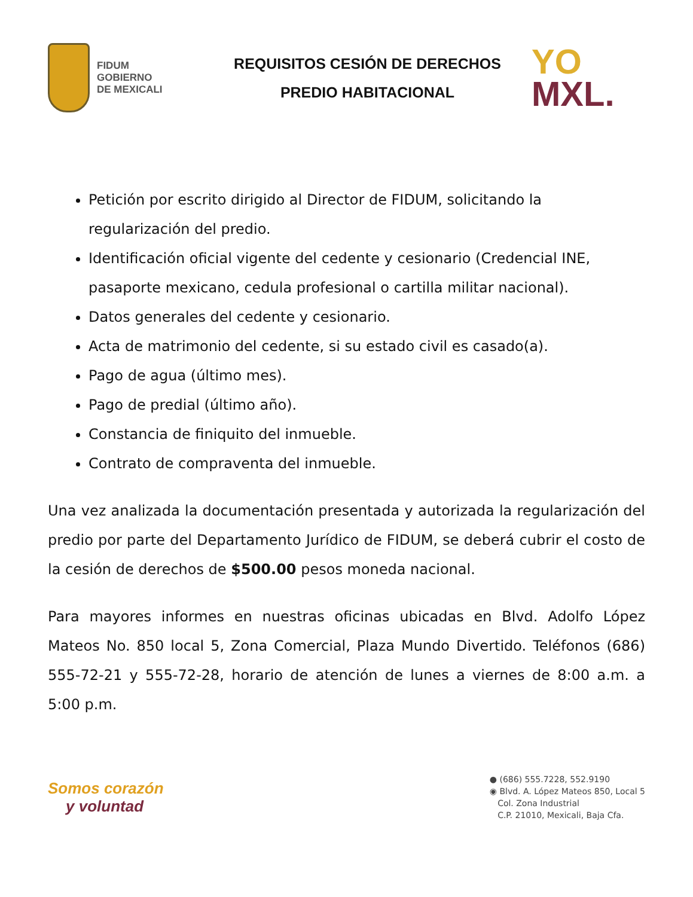FIDUM
GOBIERNO
DE MEXICALI
REQUISITOS CESIÓN DE DERECHOS
PREDIO HABITACIONAL
YO
MXL.
Petición por escrito dirigido al Director de FIDUM, solicitando la regularización del predio.
Identificación oficial vigente del cedente y cesionario (Credencial INE, pasaporte mexicano, cedula profesional o cartilla militar nacional).
Datos generales del cedente y cesionario.
Acta de matrimonio del cedente, si su estado civil es casado(a).
Pago de agua (último mes).
Pago de predial (último año).
Constancia de finiquito del inmueble.
Contrato de compraventa del inmueble.
Una vez analizada la documentación presentada y autorizada la regularización del predio por parte del Departamento Jurídico de FIDUM, se deberá cubrir el costo de la cesión de derechos de $500.00 pesos moneda nacional.
Para mayores informes en nuestras oficinas ubicadas en Blvd. Adolfo López Mateos No. 850 local 5, Zona Comercial, Plaza Mundo Divertido. Teléfonos (686) 555-72-21 y 555-72-28, horario de atención de lunes a viernes de 8:00 a.m. a 5:00 p.m.
Somos corazón
y voluntad
● (686) 555.7228, 552.9190
◉ Blvd. A. López Mateos 850, Local 5
Col. Zona Industrial
C.P. 21010, Mexicali, Baja Cfa.